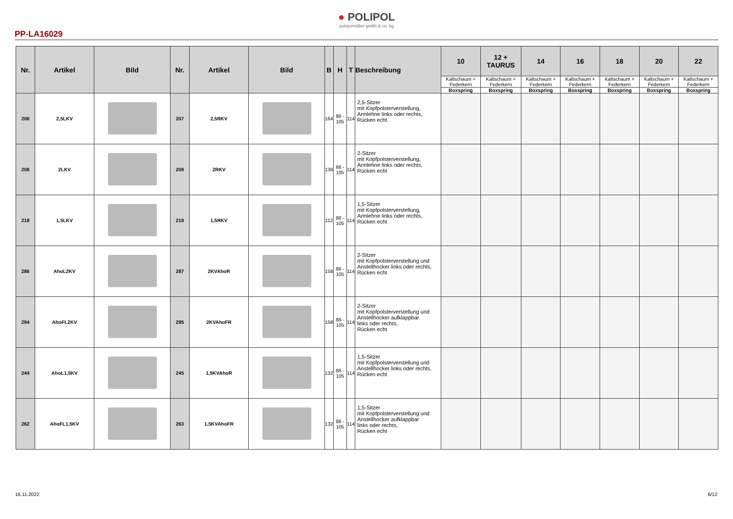● POLIPOL
polstermöbel gmbh & co. kg
PP-LA16029
| Nr. | Artikel | Bild | Nr. | Artikel | Bild | B | H | T | Beschreibung | 10 | 12 + TAURUS | 14 | 16 | 18 | 20 | 22 |
| --- | --- | --- | --- | --- | --- | --- | --- | --- | --- | --- | --- | --- | --- | --- | --- | --- |
| | | | | | | | | | | Kaltschaum + Federkern | Kaltschaum + Federkern | Kaltschaum + Federkern | Kaltschaum + Federkern | Kaltschaum + Federkern | Kaltschaum + Federkern | Kaltschaum + Federkern |
| | | | | | | | | | | Boxspring | Boxspring | Boxspring | Boxspring | Boxspring | Boxspring | Boxspring |
| 206 | 2,5LKV | | 207 | 2,5RKV | | 164 | 88 - 105 | 114 | 2,5-Sitzer mit Kopfpolsterverstellung, Armlehne links oder rechts, Rücken echt | | | | | | | |
| 208 | 2LKV | | 209 | 2RKV | | 138 | 88 - 105 | 114 | 2-Sitzer mit Kopfpolsterverstellung, Armlehne links oder rechts, Rücken echt | | | | | | | |
| 218 | 1,5LKV | | 219 | 1,5RKV | | 112 | 88 - 105 | 114 | 1,5-Sitzer mit Kopfpolsterverstellung, Armlehne links oder rechts, Rücken echt | | | | | | | |
| 286 | AhoL2KV | | 287 | 2KVAhoR | | 158 | 88 - 105 | 114 | 2-Sitzer mit Kopfpolsterverstellung und Anstellhocker links oder rechts, Rücken echt | | | | | | | |
| 294 | AhoFL2KV | | 295 | 2KVAhoFR | | 158 | 88 - 105 | 114 | 2-Sitzer mit Kopfpolsterverstellung und Anstellhocker aufklappbar links oder rechts, Rücken echt | | | | | | | |
| 244 | AhoL1,5KV | | 245 | 1,5KVAhoR | | 132 | 88 - 105 | 114 | 1,5-Sitzer mit Kopfpolsterverstellung und Anstellhocker links oder rechts, Rücken echt | | | | | | | |
| 262 | AhoFL1,5KV | | 263 | 1,5KVAhoFR | | 132 | 88 - 105 | 114 | 1,5-Sitzer mit Kopfpolsterverstellung und Anstellhocker aufklappbar links oder rechts, Rücken echt | | | | | | | |
16.11.2022 6/12